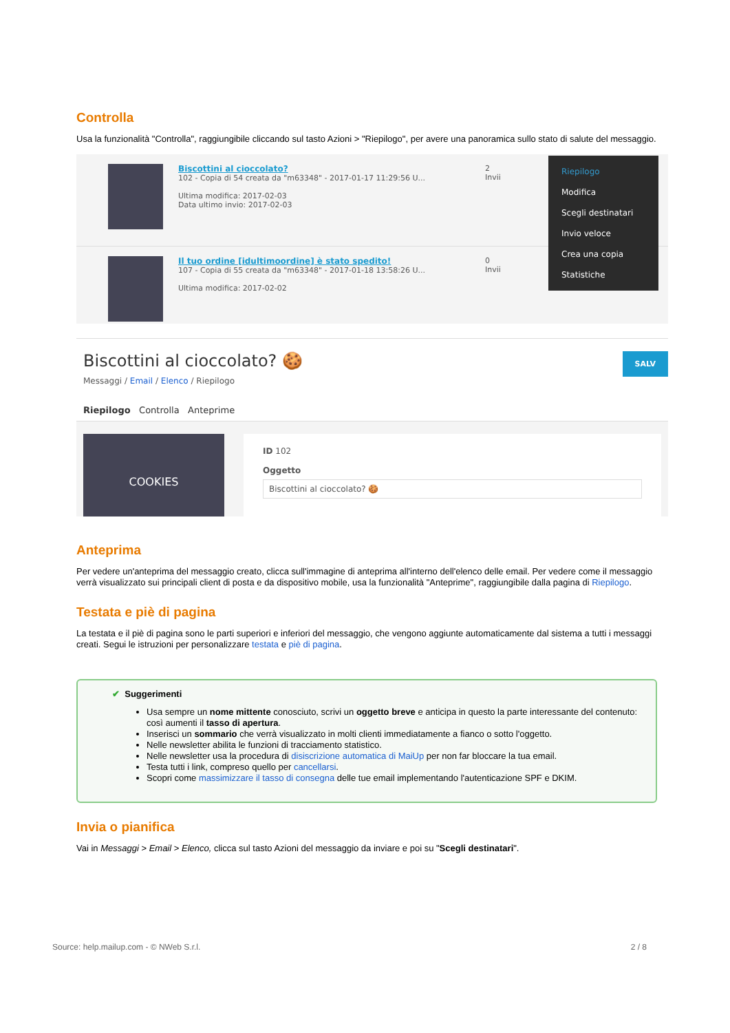Controlla
Usa la funzionalità "Controlla", raggiungibile cliccando sul tasto Azioni > "Riepilogo", per avere una panoramica sullo stato di salute del messaggio.
Biscottini al cioccolato?
102 - Copia di 54 creata da "m63348" - 2017-01-17 11:29:56 U...
Ultima modifica: 2017-02-03
Data ultimo invio: 2017-02-03
2
Invii
Il tuo ordine [idultimoordine] è stato spedito!
107 - Copia di 55 creata da "m63348" - 2017-01-18 13:58:26 U...
Ultima modifica: 2017-02-02
0
Invii
Riepilogo
Modifica
Scegli destinatari
Invio veloce
Crea una copia
Statistiche
Biscottini al cioccolato? 🍪
SALV
Messaggi / Email / Elenco / Riepilogo
Riepilogo Controlla Anteprime
COOKIES
ID 102
Oggetto
Biscottini al cioccolato? 🍪
Anteprima
Per vedere un'anteprima del messaggio creato, clicca sull'immagine di anteprima all'interno dell'elenco delle email. Per vedere come il messaggio verrà visualizzato sui principali client di posta e da dispositivo mobile, usa la funzionalità "Anteprime", raggiungibile dalla pagina di Riepilogo.
Testata e piè di pagina
La testata e il piè di pagina sono le parti superiori e inferiori del messaggio, che vengono aggiunte automaticamente dal sistema a tutti i messaggi creati. Segui le istruzioni per personalizzare testata e piè di pagina.
✔ Suggerimenti
Usa sempre un nome mittente conosciuto, scrivi un oggetto breve e anticipa in questo la parte interessante del contenuto: così aumenti il tasso di apertura.
Inserisci un sommario che verrà visualizzato in molti clienti immediatamente a fianco o sotto l'oggetto.
Nelle newsletter abilita le funzioni di tracciamento statistico.
Nelle newsletter usa la procedura di disiscrizione automatica di MaiUp per non far bloccare la tua email.
Testa tutti i link, compreso quello per cancellarsi.
Scopri come massimizzare il tasso di consegna delle tue email implementando l'autenticazione SPF e DKIM.
Invia o pianifica
Vai in Messaggi > Email > Elenco, clicca sul tasto Azioni del messaggio da inviare e poi su "Scegli destinatari".
Source: help.mailup.com - © NWeb S.r.l. 2 / 8